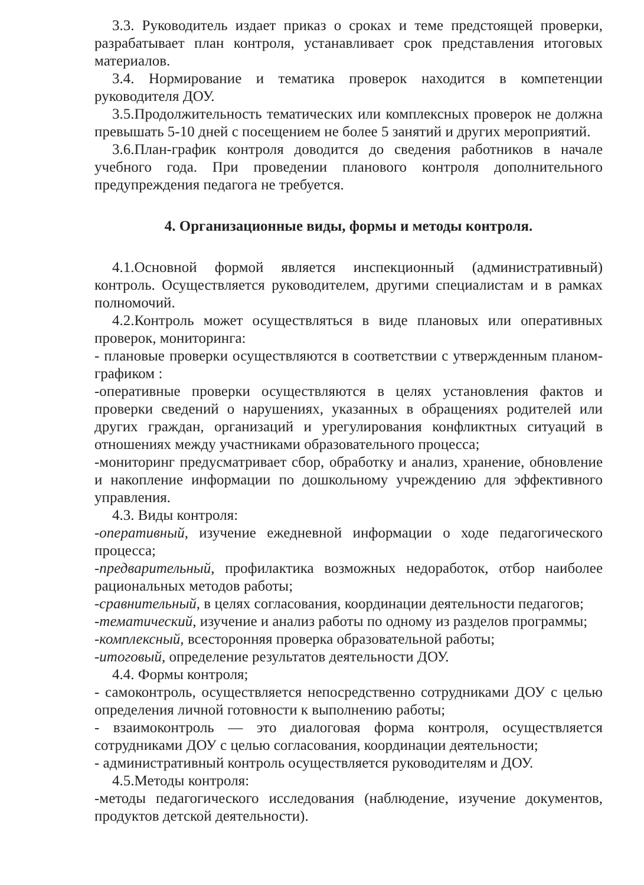3.3. Руководитель издает приказ о сроках и теме предстоящей проверки, разрабатывает план контроля, устанавливает срок представления итоговых материалов.
3.4. Нормирование и тематика проверок находится в компетенции руководителя ДОУ.
3.5.Продолжительность тематических или комплексных проверок не должна превышать 5-10 дней с посещением не более 5 занятий и других мероприятий.
3.6.План-график контроля доводится до сведения работников в начале учебного года. При проведении планового контроля дополнительного предупреждения педагога не требуется.
4. Организационные виды, формы и методы контроля.
4.1.Основной формой является инспекционный (административный) контроль. Осуществляется руководителем, другими специалистам и в рамках полномочий.
4.2.Контроль может осуществляться в виде плановых или оперативных проверок, мониторинга:
- плановые проверки осуществляются в соответствии с утвержденным планом-графиком :
-оперативные проверки осуществляются в целях установления фактов и проверки сведений о нарушениях, указанных в обращениях родителей или других граждан, организаций и урегулирования конфликтных ситуаций в отношениях между участниками образовательного процесса;
-мониторинг предусматривает сбор, обработку и анализ, хранение, обновление и накопление информации по дошкольному учреждению для эффективного управления.
4.3. Виды контроля:
-оперативный, изучение ежедневной информации о ходе педагогического процесса;
-предварительный, профилактика возможных недоработок, отбор наиболее рациональных методов работы;
-сравнительный, в целях согласования, координации деятельности педагогов;
-тематический, изучение и анализ работы по одному из разделов программы;
-комплексный, всесторонняя проверка образовательной работы;
-итоговый, определение результатов деятельности ДОУ.
4.4. Формы контроля;
- самоконтроль, осуществляется непосредственно сотрудниками ДОУ с целью определения личной готовности к выполнению работы;
- взаимоконтроль — это диалоговая форма контроля, осуществляется сотрудниками ДОУ с целью согласования, координации деятельности;
- административный контроль осуществляется руководителям и ДОУ.
4.5.Методы контроля:
-методы педагогического исследования (наблюдение, изучение документов, продуктов детской деятельности).